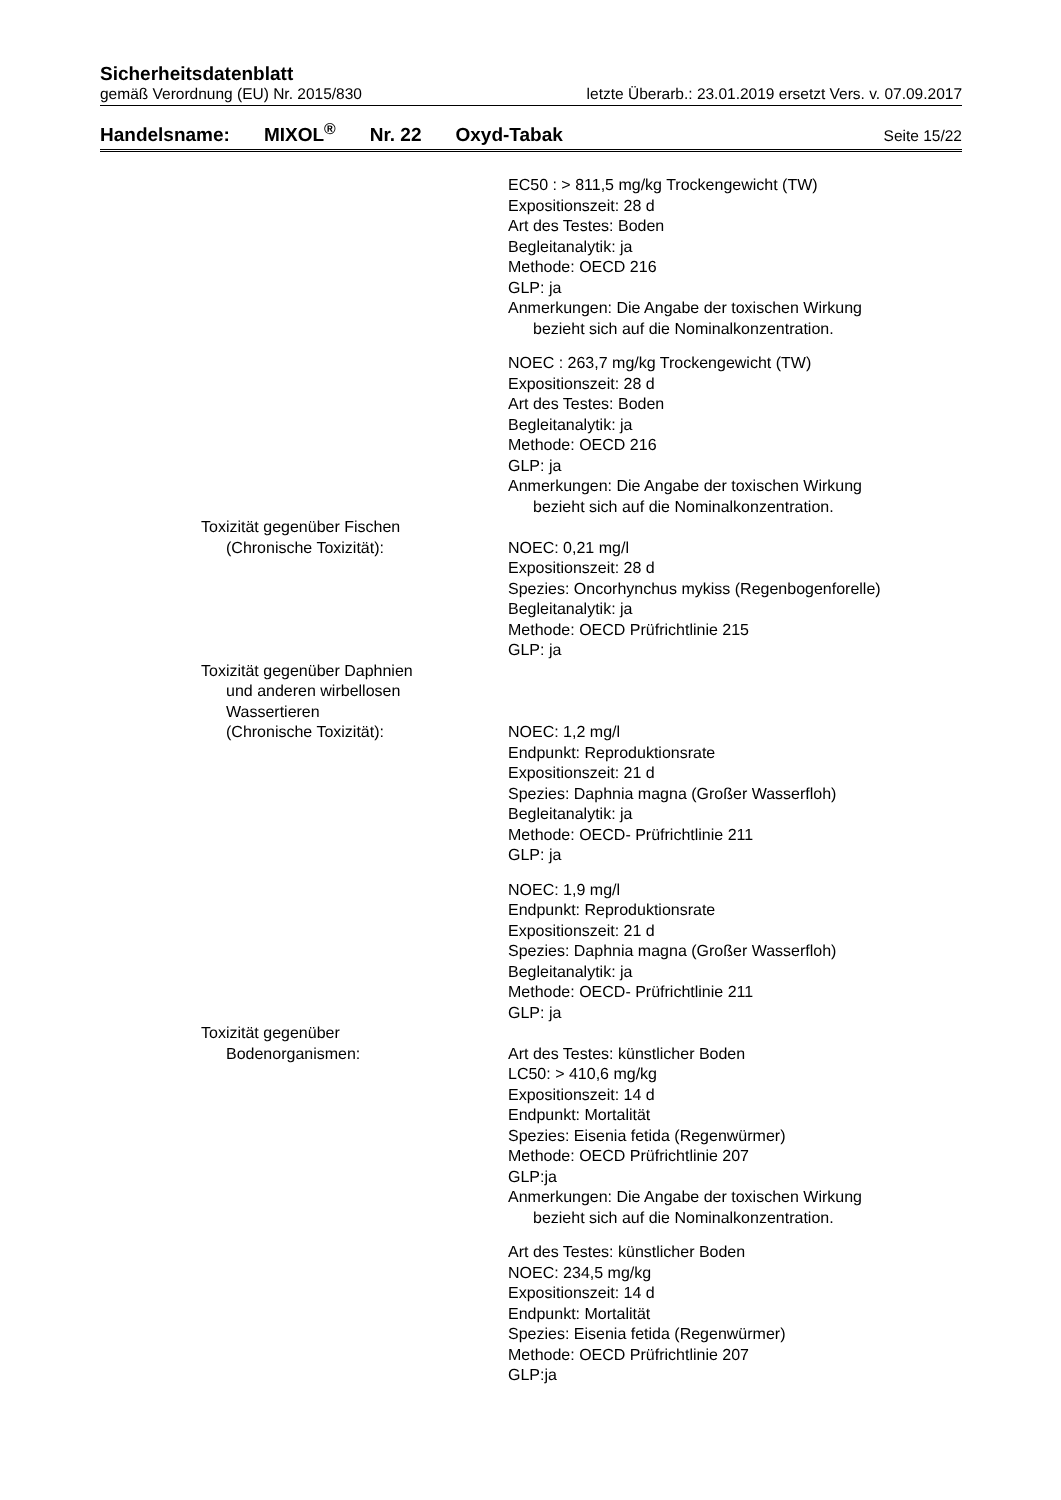Sicherheitsdatenblatt
gemäß Verordnung (EU) Nr. 2015/830 letzte Überarb.: 23.01.2019 ersetzt Vers. v. 07.09.2017
Handelsname: MIXOL<sup>®</sup> Nr. 22 Oxyd-Tabak Seite 15/22
EC50 : > 811,5 mg/kg Trockengewicht (TW)
Expositionszeit: 28 d
Art des Testes: Boden
Begleitanalytik: ja
Methode: OECD 216
GLP: ja
Anmerkungen: Die Angabe der toxischen Wirkung
bezieht sich auf die Nominalkonzentration.
NOEC : 263,7 mg/kg Trockengewicht (TW)
Expositionszeit: 28 d
Art des Testes: Boden
Begleitanalytik: ja
Methode: OECD 216
GLP: ja
Anmerkungen: Die Angabe der toxischen Wirkung
bezieht sich auf die Nominalkonzentration.
Toxizität gegenüber Fischen
(Chronische Toxizität):
NOEC: 0,21 mg/l
Expositionszeit: 28 d
Spezies: Oncorhynchus mykiss (Regenbogenforelle)
Begleitanalytik: ja
Methode: OECD Prüfrichtlinie 215
GLP: ja
Toxizität gegenüber Daphnien
und anderen wirbellosen
Wassertieren
(Chronische Toxizität):
NOEC: 1,2 mg/l
Endpunkt: Reproduktionsrate
Expositionszeit: 21 d
Spezies: Daphnia magna (Großer Wasserfloh)
Begleitanalytik: ja
Methode: OECD- Prüfrichtlinie 211
GLP: ja
NOEC: 1,9 mg/l
Endpunkt: Reproduktionsrate
Expositionszeit: 21 d
Spezies: Daphnia magna (Großer Wasserfloh)
Begleitanalytik: ja
Methode: OECD- Prüfrichtlinie 211
GLP: ja
Toxizität gegenüber
Bodenorganismen:
Art des Testes: künstlicher Boden
LC50: > 410,6 mg/kg
Expositionszeit: 14 d
Endpunkt: Mortalität
Spezies: Eisenia fetida (Regenwürmer)
Methode: OECD Prüfrichtlinie 207
GLP:ja
Anmerkungen: Die Angabe der toxischen Wirkung
bezieht sich auf die Nominalkonzentration.
Art des Testes: künstlicher Boden
NOEC: 234,5 mg/kg
Expositionszeit: 14 d
Endpunkt: Mortalität
Spezies: Eisenia fetida (Regenwürmer)
Methode: OECD Prüfrichtlinie 207
GLP:ja